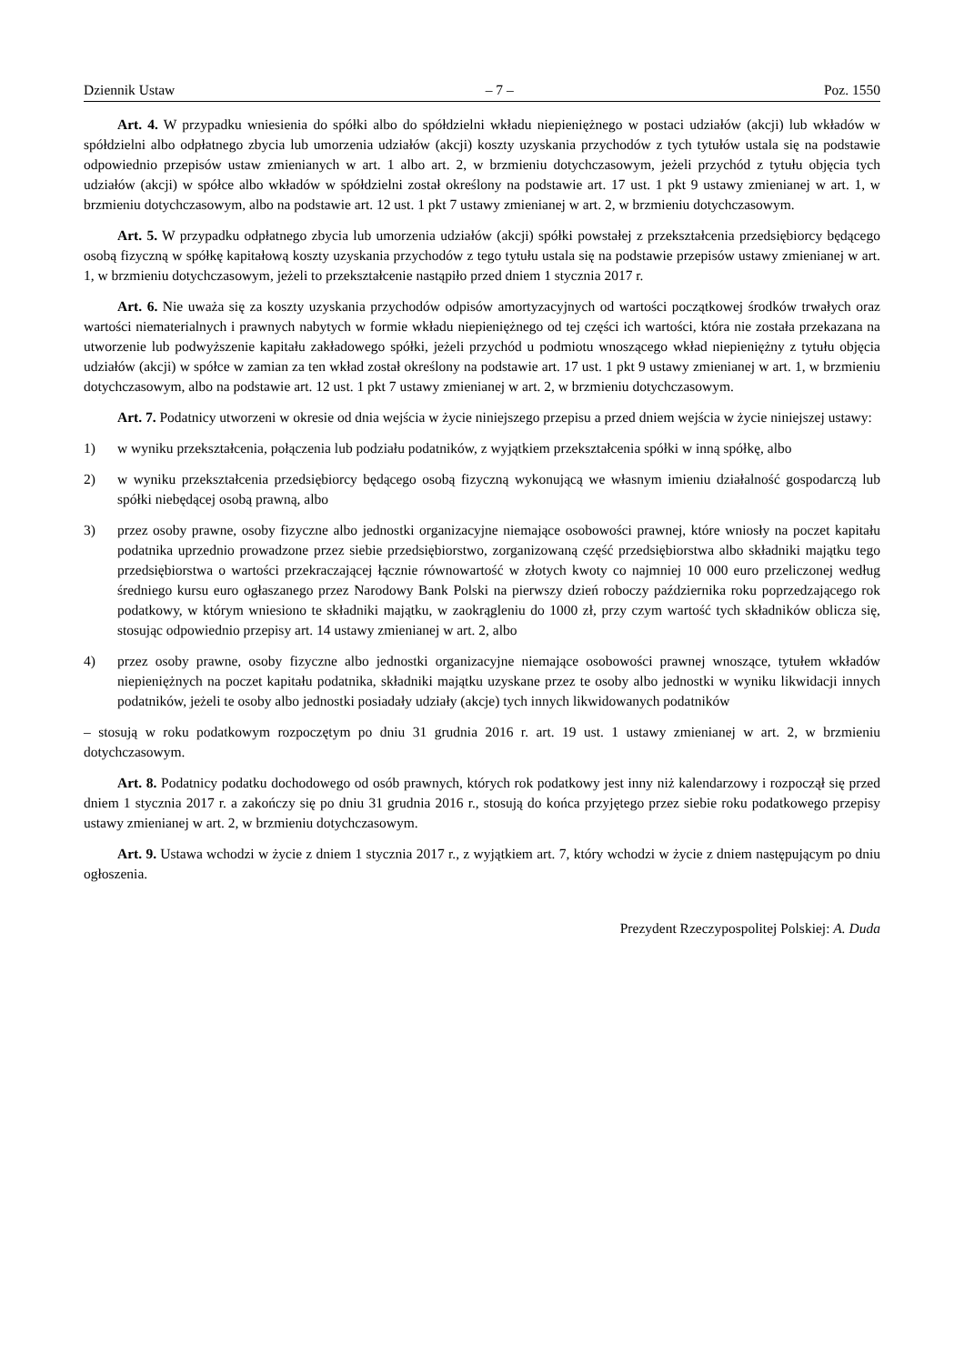Dziennik Ustaw – 7 – Poz. 1550
Art. 4. W przypadku wniesienia do spółki albo do spółdzielni wkładu niepieniężnego w postaci udziałów (akcji) lub wkładów w spółdzielni albo odpłatnego zbycia lub umorzenia udziałów (akcji) koszty uzyskania przychodów z tych tytułów ustala się na podstawie odpowiednio przepisów ustaw zmienianych w art. 1 albo art. 2, w brzmieniu dotychczasowym, jeżeli przychód z tytułu objęcia tych udziałów (akcji) w spółce albo wkładów w spółdzielni został określony na podstawie art. 17 ust. 1 pkt 9 ustawy zmienianej w art. 1, w brzmieniu dotychczasowym, albo na podstawie art. 12 ust. 1 pkt 7 ustawy zmienianej w art. 2, w brzmieniu dotychczasowym.
Art. 5. W przypadku odpłatnego zbycia lub umorzenia udziałów (akcji) spółki powstałej z przekształcenia przedsiębiorcy będącego osobą fizyczną w spółkę kapitałową koszty uzyskania przychodów z tego tytułu ustala się na podstawie przepisów ustawy zmienianej w art. 1, w brzmieniu dotychczasowym, jeżeli to przekształcenie nastąpiło przed dniem 1 stycznia 2017 r.
Art. 6. Nie uważa się za koszty uzyskania przychodów odpisów amortyzacyjnych od wartości początkowej środków trwałych oraz wartości niematerialnych i prawnych nabytych w formie wkładu niepieniężnego od tej części ich wartości, która nie została przekazana na utworzenie lub podwyższenie kapitału zakładowego spółki, jeżeli przychód u podmiotu wnoszącego wkład niepieniężny z tytułu objęcia udziałów (akcji) w spółce w zamian za ten wkład został określony na podstawie art. 17 ust. 1 pkt 9 ustawy zmienianej w art. 1, w brzmieniu dotychczasowym, albo na podstawie art. 12 ust. 1 pkt 7 ustawy zmienianej w art. 2, w brzmieniu dotychczasowym.
Art. 7. Podatnicy utworzeni w okresie od dnia wejścia w życie niniejszego przepisu a przed dniem wejścia w życie niniejszej ustawy:
1) w wyniku przekształcenia, połączenia lub podziału podatników, z wyjątkiem przekształcenia spółki w inną spółkę, albo
2) w wyniku przekształcenia przedsiębiorcy będącego osobą fizyczną wykonującą we własnym imieniu działalność gospodarczą lub spółki niebędącej osobą prawną, albo
3) przez osoby prawne, osoby fizyczne albo jednostki organizacyjne niemające osobowości prawnej, które wniosły na poczet kapitału podatnika uprzednio prowadzone przez siebie przedsiębiorstwo, zorganizowaną część przedsiębiorstwa albo składniki majątku tego przedsiębiorstwa o wartości przekraczającej łącznie równowartość w złotych kwoty co najmniej 10 000 euro przeliczonej według średniego kursu euro ogłaszanego przez Narodowy Bank Polski na pierwszy dzień roboczy października roku poprzedzającego rok podatkowy, w którym wniesiono te składniki majątku, w zaokrągleniu do 1000 zł, przy czym wartość tych składników oblicza się, stosując odpowiednio przepisy art. 14 ustawy zmienianej w art. 2, albo
4) przez osoby prawne, osoby fizyczne albo jednostki organizacyjne niemające osobowości prawnej wnoszące, tytułem wkładów niepieniężnych na poczet kapitału podatnika, składniki majątku uzyskane przez te osoby albo jednostki w wyniku likwidacji innych podatników, jeżeli te osoby albo jednostki posiadały udziały (akcje) tych innych likwidowanych podatników
– stosują w roku podatkowym rozpoczętym po dniu 31 grudnia 2016 r. art. 19 ust. 1 ustawy zmienianej w art. 2, w brzmieniu dotychczasowym.
Art. 8. Podatnicy podatku dochodowego od osób prawnych, których rok podatkowy jest inny niż kalendarzowy i rozpoczął się przed dniem 1 stycznia 2017 r. a zakończy się po dniu 31 grudnia 2016 r., stosują do końca przyjętego przez siebie roku podatkowego przepisy ustawy zmienianej w art. 2, w brzmieniu dotychczasowym.
Art. 9. Ustawa wchodzi w życie z dniem 1 stycznia 2017 r., z wyjątkiem art. 7, który wchodzi w życie z dniem następującym po dniu ogłoszenia.
Prezydent Rzeczypospolitej Polskiej: A. Duda